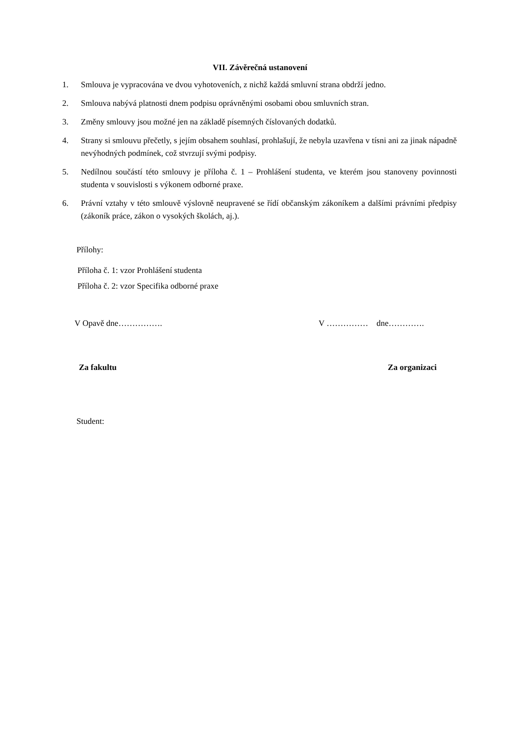VII. Závěrečná ustanovení
1. Smlouva je vypracována ve dvou vyhotoveních, z nichž každá smluvní strana obdrží jedno.
2. Smlouva nabývá platnosti dnem podpisu oprávněnými osobami obou smluvních stran.
3. Změny smlouvy jsou možné jen na základě písemných číslovaných dodatků.
4. Strany si smlouvu přečetly, s jejím obsahem souhlasí, prohlašují, že nebyla uzavřena v tísni ani za jinak nápadně nevýhodných podmínek, což stvrzují svými podpisy.
5. Nedílnou součástí této smlouvy je příloha č. 1 – Prohlášení studenta, ve kterém jsou stanoveny povinnosti studenta v souvislosti s výkonem odborné praxe.
6. Právní vztahy v této smlouvě výslovně neupravené se řídí občanským zákoníkem a dalšími právními předpisy (zákoník práce, zákon o vysokých školách, aj.).
Přílohy:
Příloha č. 1: vzor Prohlášení studenta
Příloha č. 2: vzor Specifika odborné praxe
V Opavě dne……………. V …………… dne………….
Za fakultu Za organizaci
Student: